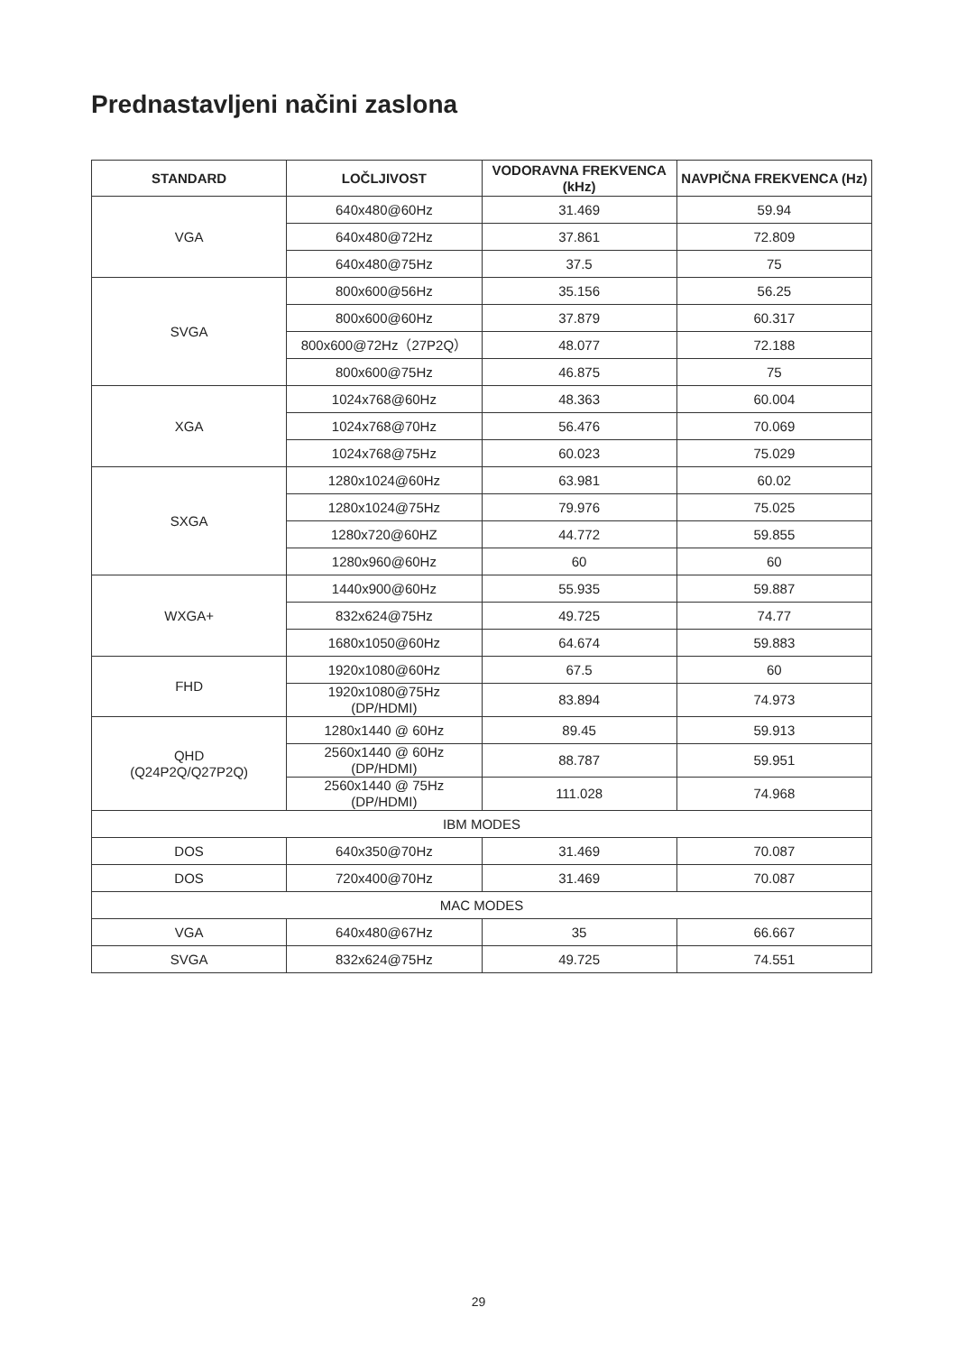Prednastavljeni načini zaslona
| STANDARD | LOČLJIVOST | VODORAVNA FREKVENCA (kHz) | NAVPIČNA FREKVENCA (Hz) |
| --- | --- | --- | --- |
| VGA | 640x480@60Hz | 31.469 | 59.94 |
| | 640x480@72Hz | 37.861 | 72.809 |
| | 640x480@75Hz | 37.5 | 75 |
| SVGA | 800x600@56Hz | 35.156 | 56.25 |
| | 800x600@60Hz | 37.879 | 60.317 |
| | 800x600@72Hz（27P2Q） | 48.077 | 72.188 |
| | 800x600@75Hz | 46.875 | 75 |
| XGA | 1024x768@60Hz | 48.363 | 60.004 |
| | 1024x768@70Hz | 56.476 | 70.069 |
| | 1024x768@75Hz | 60.023 | 75.029 |
| SXGA | 1280x1024@60Hz | 63.981 | 60.02 |
| | 1280x1024@75Hz | 79.976 | 75.025 |
| | 1280x720@60HZ | 44.772 | 59.855 |
| | 1280x960@60Hz | 60 | 60 |
| WXGA+ | 1440x900@60Hz | 55.935 | 59.887 |
| | 832x624@75Hz | 49.725 | 74.77 |
| | 1680x1050@60Hz | 64.674 | 59.883 |
| FHD | 1920x1080@60Hz | 67.5 | 60 |
| | 1920x1080@75Hz (DP/HDMI) | 83.894 | 74.973 |
| QHD (Q24P2Q/Q27P2Q) | 1280x1440 @ 60Hz | 89.45 | 59.913 |
| | 2560x1440 @ 60Hz (DP/HDMI) | 88.787 | 59.951 |
| | 2560x1440 @ 75Hz (DP/HDMI) | 111.028 | 74.968 |
| IBM MODES | | | |
| DOS | 640x350@70Hz | 31.469 | 70.087 |
| DOS | 720x400@70Hz | 31.469 | 70.087 |
| MAC MODES | | | |
| VGA | 640x480@67Hz | 35 | 66.667 |
| SVGA | 832x624@75Hz | 49.725 | 74.551 |
29